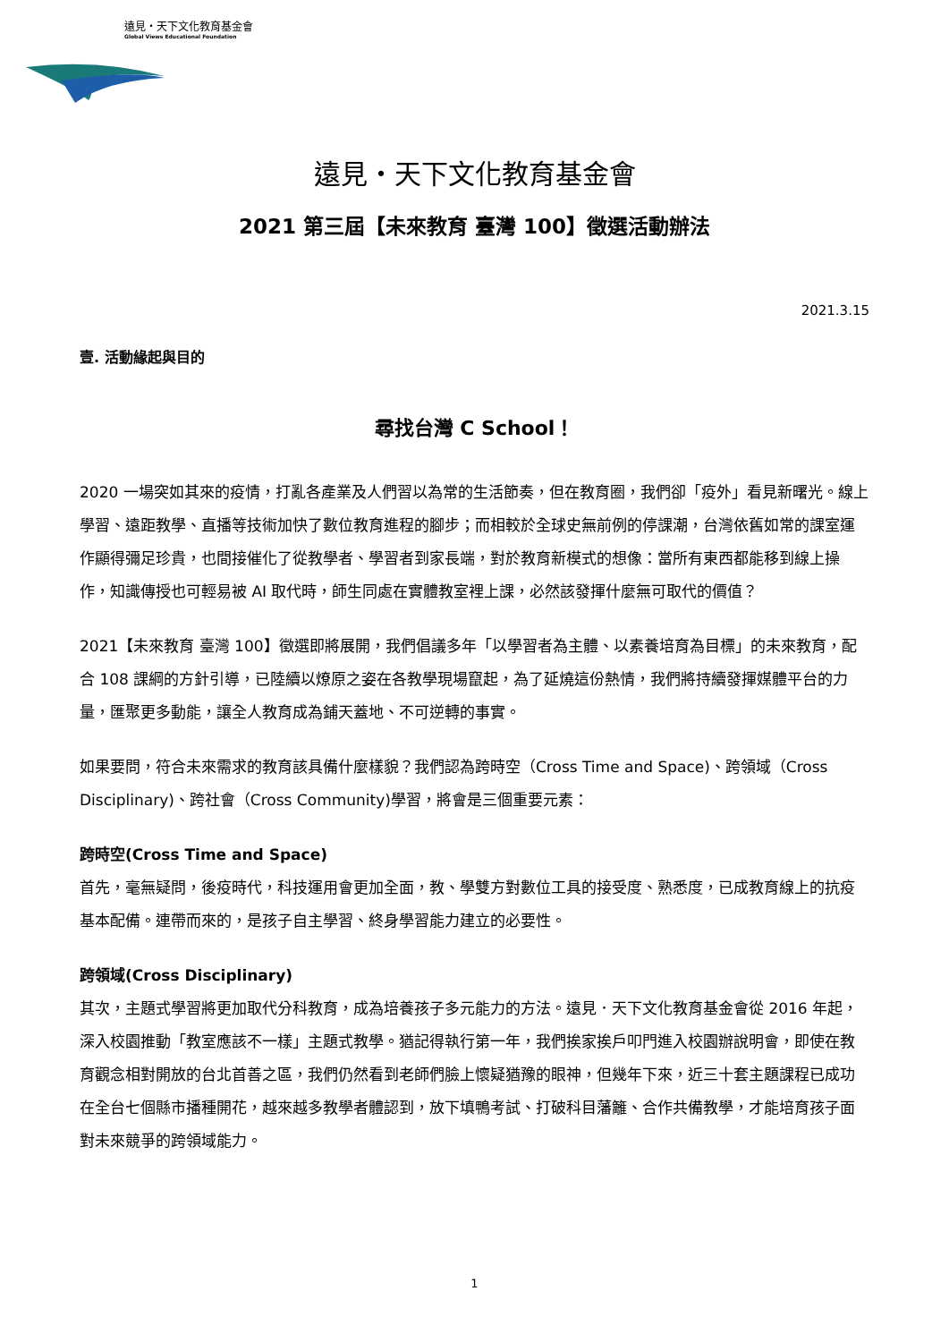遠見・天下文化教育基金會
Global Views Educational Foundation
遠見・天下文化教育基金會
2021 第三屆【未來教育 臺灣 100】徵選活動辦法
2021.3.15
壹. 活動緣起與目的
尋找台灣 C School！
2020 一場突如其來的疫情，打亂各產業及人們習以為常的生活節奏，但在教育圈，我們卻「疫外」看見新曙光。線上學習、遠距教學、直播等技術加快了數位教育進程的腳步；而相較於全球史無前例的停課潮，台灣依舊如常的課室運作顯得彌足珍貴，也間接催化了從教學者、學習者到家長端，對於教育新模式的想像：當所有東西都能移到線上操作，知識傳授也可輕易被 AI 取代時，師生同處在實體教室裡上課，必然該發揮什麼無可取代的價值？
2021【未來教育 臺灣 100】徵選即將展開，我們倡議多年「以學習者為主體、以素養培育為目標」的未來教育，配合 108 課綱的方針引導，已陸續以燎原之姿在各教學現場竄起，為了延燒這份熱情，我們將持續發揮媒體平台的力量，匯聚更多動能，讓全人教育成為鋪天蓋地、不可逆轉的事實。
如果要問，符合未來需求的教育該具備什麼樣貌？我們認為跨時空（Cross Time and Space)、跨領域（Cross Disciplinary)、跨社會（Cross Community)學習，將會是三個重要元素：
跨時空(Cross Time and Space)
首先，毫無疑問，後疫時代，科技運用會更加全面，教、學雙方對數位工具的接受度、熟悉度，已成教育線上的抗疫基本配備。連帶而來的，是孩子自主學習、終身學習能力建立的必要性。
跨領域(Cross Disciplinary)
其次，主題式學習將更加取代分科教育，成為培養孩子多元能力的方法。遠見．天下文化教育基金會從 2016 年起，深入校園推動「教室應該不一樣」主題式教學。猶記得執行第一年，我們挨家挨戶叩門進入校園辦說明會，即使在教育觀念相對開放的台北首善之區，我們仍然看到老師們臉上懷疑猶豫的眼神，但幾年下來，近三十套主題課程已成功在全台七個縣市播種開花，越來越多教學者體認到，放下填鴨考試、打破科目藩籬、合作共備教學，才能培育孩子面對未來競爭的跨領域能力。
1